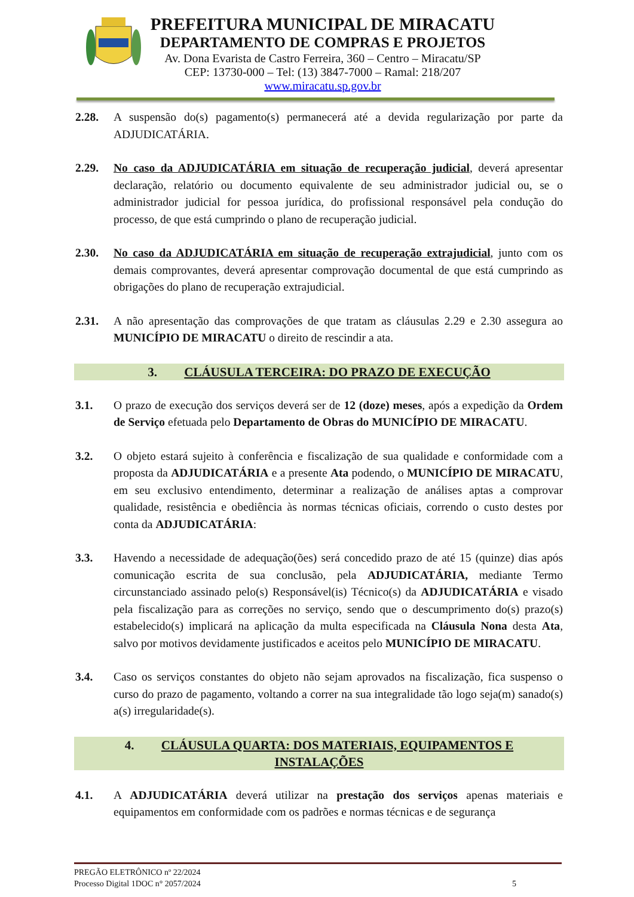PREFEITURA MUNICIPAL DE MIRACATU
DEPARTAMENTO DE COMPRAS E PROJETOS
Av. Dona Evarista de Castro Ferreira, 360 – Centro – Miracatu/SP
CEP: 13730-000 – Tel: (13) 3847-7000 – Ramal: 218/207
www.miracatu.sp.gov.br
2.28. A suspensão do(s) pagamento(s) permanecerá até a devida regularização por parte da ADJUDICATÁRIA.
2.29. No caso da ADJUDICATÁRIA em situação de recuperação judicial, deverá apresentar declaração, relatório ou documento equivalente de seu administrador judicial ou, se o administrador judicial for pessoa jurídica, do profissional responsável pela condução do processo, de que está cumprindo o plano de recuperação judicial.
2.30. No caso da ADJUDICATÁRIA em situação de recuperação extrajudicial, junto com os demais comprovantes, deverá apresentar comprovação documental de que está cumprindo as obrigações do plano de recuperação extrajudicial.
2.31. A não apresentação das comprovações de que tratam as cláusulas 2.29 e 2.30 assegura ao MUNICÍPIO DE MIRACATU o direito de rescindir a ata.
3. CLÁUSULA TERCEIRA: DO PRAZO DE EXECUÇÃO
3.1. O prazo de execução dos serviços deverá ser de 12 (doze) meses, após a expedição da Ordem de Serviço efetuada pelo Departamento de Obras do MUNICÍPIO DE MIRACATU.
3.2. O objeto estará sujeito à conferência e fiscalização de sua qualidade e conformidade com a proposta da ADJUDICATÁRIA e a presente Ata podendo, o MUNICÍPIO DE MIRACATU, em seu exclusivo entendimento, determinar a realização de análises aptas a comprovar qualidade, resistência e obediência às normas técnicas oficiais, correndo o custo destes por conta da ADJUDICATÁRIA:
3.3. Havendo a necessidade de adequação(ões) será concedido prazo de até 15 (quinze) dias após comunicação escrita de sua conclusão, pela ADJUDICATÁRIA, mediante Termo circunstanciado assinado pelo(s) Responsável(is) Técnico(s) da ADJUDICATÁRIA e visado pela fiscalização para as correções no serviço, sendo que o descumprimento do(s) prazo(s) estabelecido(s) implicará na aplicação da multa especificada na Cláusula Nona desta Ata, salvo por motivos devidamente justificados e aceitos pelo MUNICÍPIO DE MIRACATU.
3.4. Caso os serviços constantes do objeto não sejam aprovados na fiscalização, fica suspenso o curso do prazo de pagamento, voltando a correr na sua integralidade tão logo seja(m) sanado(s) a(s) irregularidade(s).
4. CLÁUSULA QUARTA: DOS MATERIAIS, EQUIPAMENTOS E
INSTALAÇÕES
4.1. A ADJUDICATÁRIA deverá utilizar na prestação dos serviços apenas materiais e equipamentos em conformidade com os padrões e normas técnicas e de segurança
PREGÃO ELETRÔNICO nº 22/2024
Processo Digital 1DOC n° 2057/2024 5